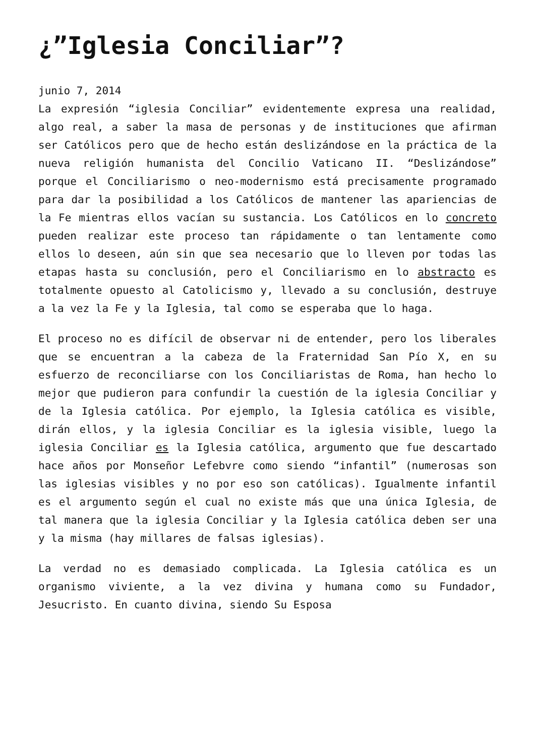¿”Iglesia Conciliar”?
junio 7, 2014
La expresión “iglesia Conciliar” evidentemente expresa una realidad, algo real, a saber la masa de personas y de instituciones que afirman ser Católicos pero que de hecho están deslizándose en la práctica de la nueva religión humanista del Concilio Vaticano II. “Deslizándose” porque el Conciliarismo o neo-modernismo está precisamente programado para dar la posibilidad a los Católicos de mantener las apariencias de la Fe mientras ellos vacían su sustancia. Los Católicos en lo concreto pueden realizar este proceso tan rápidamente o tan lentamente como ellos lo deseen, aún sin que sea necesario que lo lleven por todas las etapas hasta su conclusión, pero el Conciliarismo en lo abstracto es totalmente opuesto al Catolicismo y, llevado a su conclusión, destruye a la vez la Fe y la Iglesia, tal como se esperaba que lo haga.
El proceso no es difícil de observar ni de entender, pero los liberales que se encuentran a la cabeza de la Fraternidad San Pío X, en su esfuerzo de reconciliarse con los Conciliaristas de Roma, han hecho lo mejor que pudieron para confundir la cuestión de la iglesia Conciliar y de la Iglesia católica. Por ejemplo, la Iglesia católica es visible, dirán ellos, y la iglesia Conciliar es la iglesia visible, luego la iglesia Conciliar es la Iglesia católica, argumento que fue descartado hace años por Monseñor Lefebvre como siendo “infantil” (numerosas son las iglesias visibles y no por eso son católicas). Igualmente infantil es el argumento según el cual no existe más que una única Iglesia, de tal manera que la iglesia Conciliar y la Iglesia católica deben ser una y la misma (hay millares de falsas iglesias).
La verdad no es demasiado complicada. La Iglesia católica es un organismo viviente, a la vez divina y humana como su Fundador, Jesucristo. En cuanto divina, siendo Su Esposa